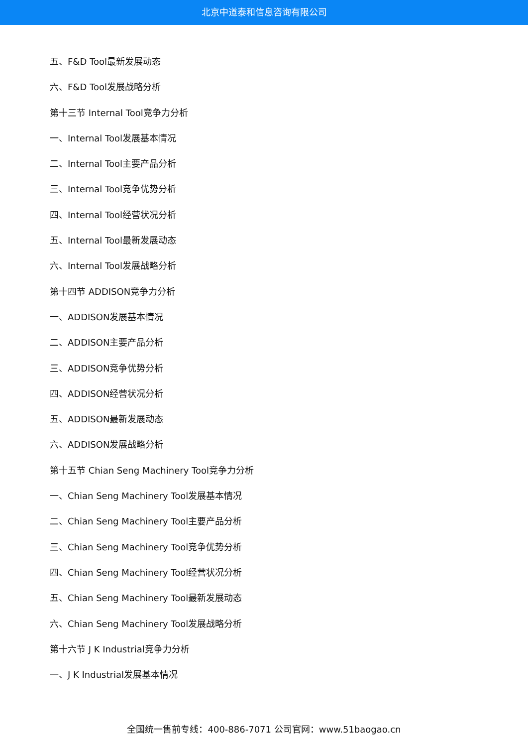北京中道泰和信息咨询有限公司
五、F&D Tool最新发展动态
六、F&D Tool发展战略分析
第十三节 Internal Tool竞争力分析
一、Internal Tool发展基本情况
二、Internal Tool主要产品分析
三、Internal Tool竞争优势分析
四、Internal Tool经营状况分析
五、Internal Tool最新发展动态
六、Internal Tool发展战略分析
第十四节 ADDISON竞争力分析
一、ADDISON发展基本情况
二、ADDISON主要产品分析
三、ADDISON竞争优势分析
四、ADDISON经营状况分析
五、ADDISON最新发展动态
六、ADDISON发展战略分析
第十五节 Chian Seng Machinery Tool竞争力分析
一、Chian Seng Machinery Tool发展基本情况
二、Chian Seng Machinery Tool主要产品分析
三、Chian Seng Machinery Tool竞争优势分析
四、Chian Seng Machinery Tool经营状况分析
五、Chian Seng Machinery Tool最新发展动态
六、Chian Seng Machinery Tool发展战略分析
第十六节 J K Industrial竞争力分析
一、J K Industrial发展基本情况
全国统一售前专线：400-886-7071 公司官网：www.51baogao.cn